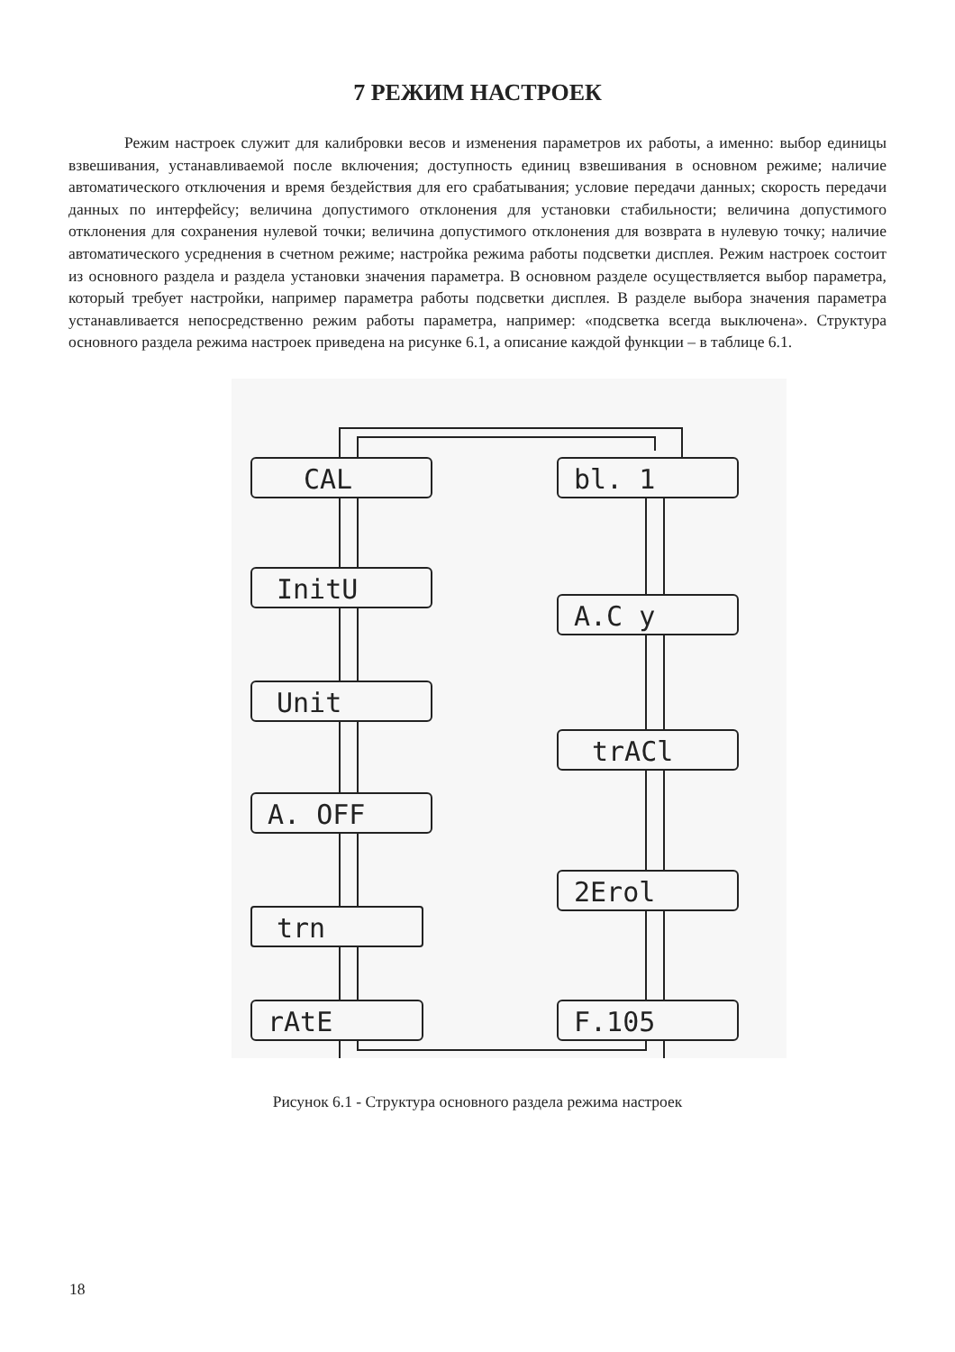7 РЕЖИМ НАСТРОЕК
Режим настроек служит для калибровки весов и изменения параметров их работы, а именно: выбор единицы взвешивания, устанавливаемой после включения; доступность единиц взвешивания в основном режиме; наличие автоматического отключения и время бездействия для его срабатывания; условие передачи данных; скорость передачи данных по интерфейсу; величина допустимого отклонения для установки стабильности; величина допустимого отклонения для сохранения нулевой точки; величина допустимого отклонения для возврата в нулевую точку; наличие автоматического усреднения в счетном режиме; настройка режима работы подсветки дисплея. Режим настроек состоит из основного раздела и раздела установки значения параметра. В основном разделе осуществляется выбор параметра, который требует настройки, например параметра работы подсветки дисплея. В разделе выбора значения параметра устанавливается непосредственно режим работы параметра, например: «подсветка всегда выключена». Структура основного раздела режима настроек приведена на рисунке 6.1, а описание каждой функции – в таблице 6.1.
CAL
bl. 1
InitU
A.C y
Unit
trACl
A. OFF
2Erol
trn
F.105
rAtE
Рисунок 6.1 - Структура основного раздела режима настроек
18